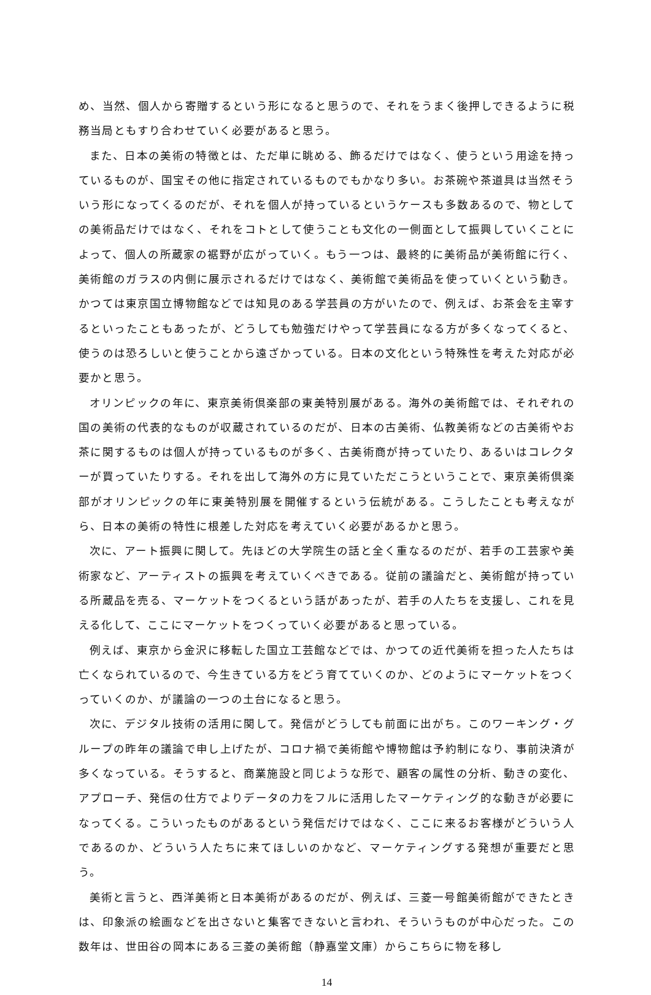め、当然、個人から寄贈するという形になると思うので、それをうまく後押しできるように税務当局ともすり合わせていく必要があると思う。
また、日本の美術の特徴とは、ただ単に眺める、飾るだけではなく、使うという用途を持っているものが、国宝その他に指定されているものでもかなり多い。お茶碗や茶道具は当然そういう形になってくるのだが、それを個人が持っているというケースも多数あるので、物としての美術品だけではなく、それをコトとして使うことも文化の一側面として振興していくことによって、個人の所蔵家の裾野が広がっていく。もう一つは、最終的に美術品が美術館に行く、美術館のガラスの内側に展示されるだけではなく、美術館で美術品を使っていくという動き。かつては東京国立博物館などでは知見のある学芸員の方がいたので、例えば、お茶会を主宰するといったこともあったが、どうしても勉強だけやって学芸員になる方が多くなってくると、使うのは恐ろしいと使うことから遠ざかっている。日本の文化という特殊性を考えた対応が必要かと思う。
オリンピックの年に、東京美術倶楽部の東美特別展がある。海外の美術館では、それぞれの国の美術の代表的なものが収蔵されているのだが、日本の古美術、仏教美術などの古美術やお茶に関するものは個人が持っているものが多く、古美術商が持っていたり、あるいはコレクターが買っていたりする。それを出して海外の方に見ていただこうということで、東京美術倶楽部がオリンピックの年に東美特別展を開催するという伝統がある。こうしたことも考えながら、日本の美術の特性に根差した対応を考えていく必要があるかと思う。
次に、アート振興に関して。先ほどの大学院生の話と全く重なるのだが、若手の工芸家や美術家など、アーティストの振興を考えていくべきである。従前の議論だと、美術館が持っている所蔵品を売る、マーケットをつくるという話があったが、若手の人たちを支援し、これを見える化して、ここにマーケットをつくっていく必要があると思っている。
例えば、東京から金沢に移転した国立工芸館などでは、かつての近代美術を担った人たちは亡くなられているので、今生きている方をどう育てていくのか、どのようにマーケットをつくっていくのか、が議論の一つの土台になると思う。
次に、デジタル技術の活用に関して。発信がどうしても前面に出がち。このワーキング・グループの昨年の議論で申し上げたが、コロナ禍で美術館や博物館は予約制になり、事前決済が多くなっている。そうすると、商業施設と同じような形で、顧客の属性の分析、動きの変化、アプローチ、発信の仕方でよりデータの力をフルに活用したマーケティング的な動きが必要になってくる。こういったものがあるという発信だけではなく、ここに来るお客様がどういう人であるのか、どういう人たちに来てほしいのかなど、マーケティングする発想が重要だと思う。
美術と言うと、西洋美術と日本美術があるのだが、例えば、三菱一号館美術館ができたときは、印象派の絵画などを出さないと集客できないと言われ、そういうものが中心だった。この数年は、世田谷の岡本にある三菱の美術館（静嘉堂文庫）からこちらに物を移し
14